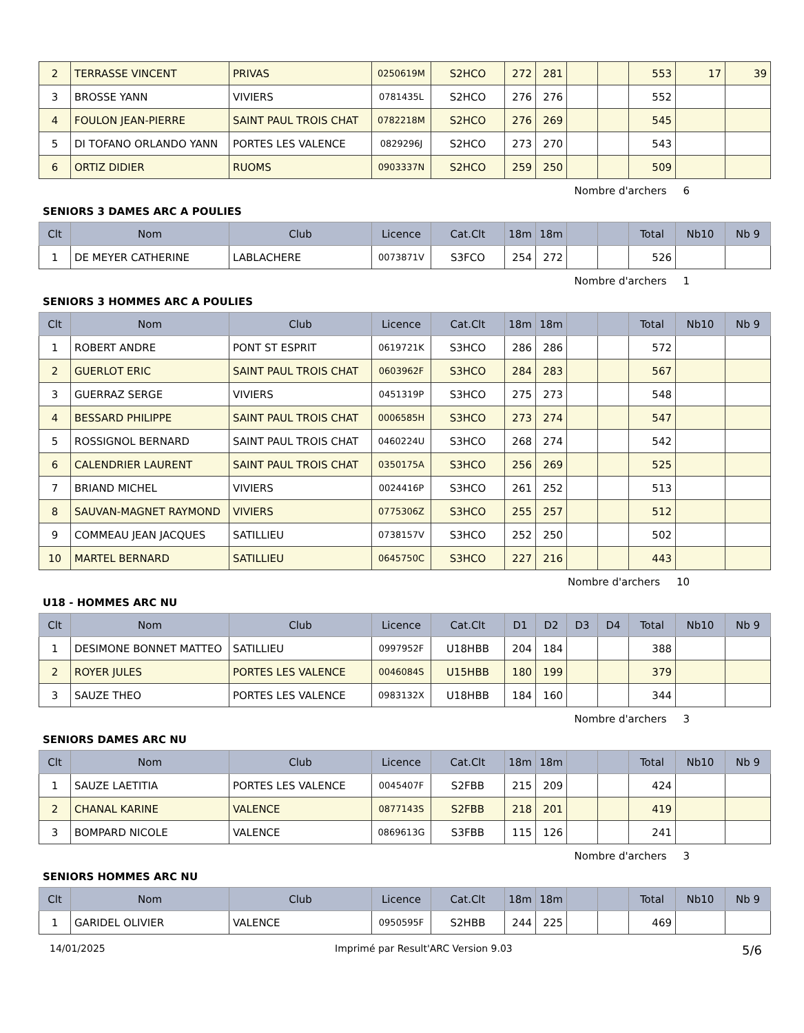| 2 | TERRASSE VINCENT | PRIVAS | 0250619M | S2HCO | 272 | 281 | | | 553 | 17 | 39 |
| 3 | BROSSE YANN | VIVIERS | 0781435L | S2HCO | 276 | 276 | | | 552 | | |
| 4 | FOULON JEAN-PIERRE | SAINT PAUL TROIS CHAT | 0782218M | S2HCO | 276 | 269 | | | 545 | | |
| 5 | DI TOFANO ORLANDO YANN | PORTES LES VALENCE | 0829296J | S2HCO | 273 | 270 | | | 543 | | |
| 6 | ORTIZ DIDIER | RUOMS | 0903337N | S2HCO | 259 | 250 | | | 509 | | |
Nombre d'archers 6
SENIORS 3 DAMES ARC A POULIES
| Clt | Nom | Club | Licence | Cat.Clt | 18m | 18m | | | Total | Nb10 | Nb 9 |
| --- | --- | --- | --- | --- | --- | --- | --- | --- | --- | --- | --- |
| 1 | DE MEYER CATHERINE | LABLACHERE | 0073871V | S3FCO | 254 | 272 | | | 526 | | |
Nombre d'archers 1
SENIORS 3 HOMMES ARC A POULIES
| Clt | Nom | Club | Licence | Cat.Clt | 18m | 18m | | | Total | Nb10 | Nb 9 |
| --- | --- | --- | --- | --- | --- | --- | --- | --- | --- | --- | --- |
| 1 | ROBERT ANDRE | PONT ST ESPRIT | 0619721K | S3HCO | 286 | 286 | | | 572 | | |
| 2 | GUERLOT ERIC | SAINT PAUL TROIS CHAT | 0603962F | S3HCO | 284 | 283 | | | 567 | | |
| 3 | GUERRAZ SERGE | VIVIERS | 0451319P | S3HCO | 275 | 273 | | | 548 | | |
| 4 | BESSARD PHILIPPE | SAINT PAUL TROIS CHAT | 0006585H | S3HCO | 273 | 274 | | | 547 | | |
| 5 | ROSSIGNOL BERNARD | SAINT PAUL TROIS CHAT | 0460224U | S3HCO | 268 | 274 | | | 542 | | |
| 6 | CALENDRIER LAURENT | SAINT PAUL TROIS CHAT | 0350175A | S3HCO | 256 | 269 | | | 525 | | |
| 7 | BRIAND MICHEL | VIVIERS | 0024416P | S3HCO | 261 | 252 | | | 513 | | |
| 8 | SAUVAN-MAGNET RAYMOND | VIVIERS | 0775306Z | S3HCO | 255 | 257 | | | 512 | | |
| 9 | COMMEAU JEAN JACQUES | SATILLIEU | 0738157V | S3HCO | 252 | 250 | | | 502 | | |
| 10 | MARTEL BERNARD | SATILLIEU | 0645750C | S3HCO | 227 | 216 | | | 443 | | |
Nombre d'archers 10
U18 - HOMMES ARC NU
| Clt | Nom | Club | Licence | Cat.Clt | D1 | D2 | D3 | D4 | Total | Nb10 | Nb 9 |
| --- | --- | --- | --- | --- | --- | --- | --- | --- | --- | --- | --- |
| 1 | DESIMONE BONNET MATTEO | SATILLIEU | 0997952F | U18HBB | 204 | 184 | | | 388 | | |
| 2 | ROYER JULES | PORTES LES VALENCE | 0046084S | U15HBB | 180 | 199 | | | 379 | | |
| 3 | SAUZE THEO | PORTES LES VALENCE | 0983132X | U18HBB | 184 | 160 | | | 344 | | |
Nombre d'archers 3
SENIORS DAMES ARC NU
| Clt | Nom | Club | Licence | Cat.Clt | 18m | 18m | | | Total | Nb10 | Nb 9 |
| --- | --- | --- | --- | --- | --- | --- | --- | --- | --- | --- | --- |
| 1 | SAUZE LAETITIA | PORTES LES VALENCE | 0045407F | S2FBB | 215 | 209 | | | 424 | | |
| 2 | CHANAL KARINE | VALENCE | 0877143S | S2FBB | 218 | 201 | | | 419 | | |
| 3 | BOMPARD NICOLE | VALENCE | 0869613G | S3FBB | 115 | 126 | | | 241 | | |
Nombre d'archers 3
SENIORS HOMMES ARC NU
| Clt | Nom | Club | Licence | Cat.Clt | 18m | 18m | | | Total | Nb10 | Nb 9 |
| --- | --- | --- | --- | --- | --- | --- | --- | --- | --- | --- | --- |
| 1 | GARIDEL OLIVIER | VALENCE | 0950595F | S2HBB | 244 | 225 | | | 469 | | |
14/01/2025 Imprimé par Result'ARC Version 9.03 5/6